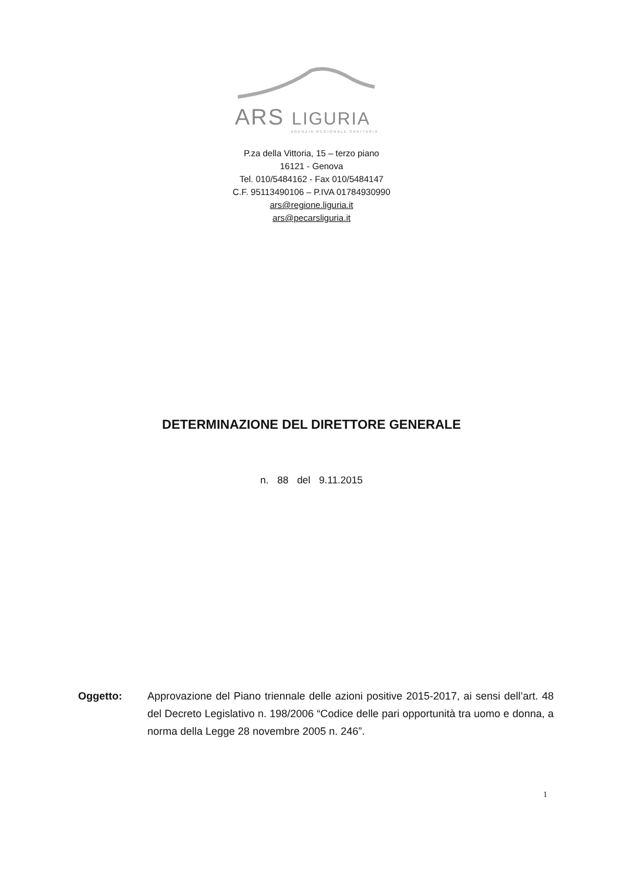ARS LIGURIA
AGENZIA REGIONALE SANITARIA
P.za della Vittoria, 15 – terzo piano
16121 - Genova
Tel. 010/5484162 - Fax 010/5484147
C.F. 95113490106 – P.IVA 01784930990
ars@regione.liguria.it
ars@pecarsliguria.it
DETERMINAZIONE DEL DIRETTORE GENERALE
n. 88 del 9.11.2015
Oggetto: Approvazione del Piano triennale delle azioni positive 2015-2017, ai sensi dell’art. 48 del Decreto Legislativo n. 198/2006 “Codice delle pari opportunità tra uomo e donna, a norma della Legge 28 novembre 2005 n. 246”.
1